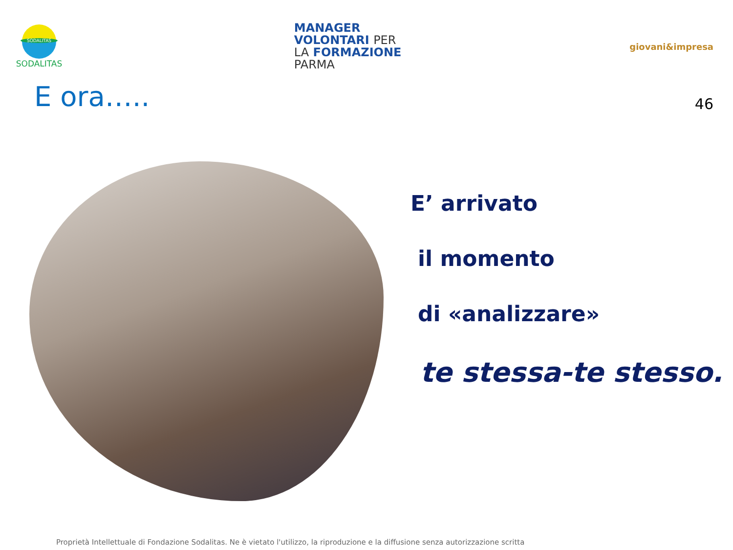SODALITAS
SODALITAS
MANAGER
VOLONTARI PER
LA FORMAZIONE
PARMA
giovani&impresa
E ora…..
46
E’ arrivato
il momento
di «analizzare»
te stessa-te stesso.
Proprietà Intellettuale di Fondazione Sodalitas. Ne è vietato l'utilizzo, la riproduzione e la diffusione senza autorizzazione scritta